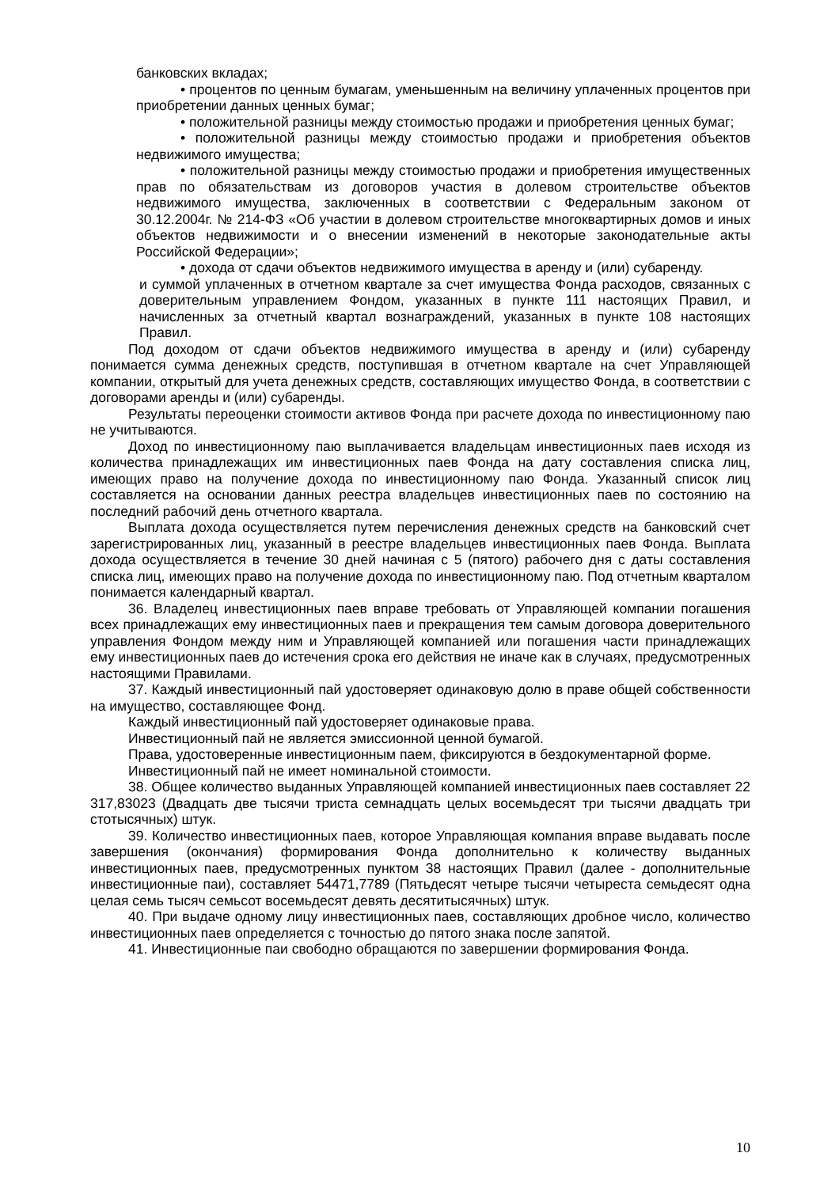банковских вкладах;
• процентов по ценным бумагам, уменьшенным на величину уплаченных процентов при приобретении данных ценных бумаг;
• положительной разницы между стоимостью продажи и приобретения ценных бумаг;
• положительной разницы между стоимостью продажи и приобретения объектов недвижимого имущества;
• положительной разницы между стоимостью продажи и приобретения имущественных прав по обязательствам из договоров участия в долевом строительстве объектов недвижимого имущества, заключенных в соответствии с Федеральным законом от 30.12.2004г. № 214-ФЗ «Об участии в долевом строительстве многоквартирных домов и иных объектов недвижимости и о внесении изменений в некоторые законодательные акты Российской Федерации»;
• дохода от сдачи объектов недвижимого имущества в аренду и (или) субаренду.
и суммой уплаченных в отчетном квартале за счет имущества Фонда расходов, связанных с доверительным управлением Фондом, указанных в пункте 111 настоящих Правил, и начисленных за отчетный квартал вознаграждений, указанных в пункте 108 настоящих Правил.
Под доходом от сдачи объектов недвижимого имущества в аренду и (или) субаренду понимается сумма денежных средств, поступившая в отчетном квартале на счет Управляющей компании, открытый для учета денежных средств, составляющих имущество Фонда, в соответствии с договорами аренды и (или) субаренды.
Результаты переоценки стоимости активов Фонда при расчете дохода по инвестиционному паю не учитываются.
Доход по инвестиционному паю выплачивается владельцам инвестиционных паев исходя из количества принадлежащих им инвестиционных паев Фонда на дату составления списка лиц, имеющих право на получение дохода по инвестиционному паю Фонда. Указанный список лиц составляется на основании данных реестра владельцев инвестиционных паев по состоянию на последний рабочий день отчетного квартала.
Выплата дохода осуществляется путем перечисления денежных средств на банковский счет зарегистрированных лиц, указанный в реестре владельцев инвестиционных паев Фонда. Выплата дохода осуществляется в течение 30 дней начиная с 5 (пятого) рабочего дня с даты составления списка лиц, имеющих право на получение дохода по инвестиционному паю. Под отчетным кварталом понимается календарный квартал.
36. Владелец инвестиционных паев вправе требовать от Управляющей компании погашения всех принадлежащих ему инвестиционных паев и прекращения тем самым договора доверительного управления Фондом между ним и Управляющей компанией или погашения части принадлежащих ему инвестиционных паев до истечения срока его действия не иначе как в случаях, предусмотренных настоящими Правилами.
37. Каждый инвестиционный пай удостоверяет одинаковую долю в праве общей собственности на имущество, составляющее Фонд.
Каждый инвестиционный пай удостоверяет одинаковые права.
Инвестиционный пай не является эмиссионной ценной бумагой.
Права, удостоверенные инвестиционным паем, фиксируются в бездокументарной форме.
Инвестиционный пай не имеет номинальной стоимости.
38. Общее количество выданных Управляющей компанией инвестиционных паев составляет 22 317,83023 (Двадцать две тысячи триста семнадцать целых восемьдесят три тысячи двадцать три стотысячных) штук.
39. Количество инвестиционных паев, которое Управляющая компания вправе выдавать после завершения (окончания) формирования Фонда дополнительно к количеству выданных инвестиционных паев, предусмотренных пунктом 38 настоящих Правил (далее - дополнительные инвестиционные паи), составляет 54471,7789 (Пятьдесят четыре тысячи четыреста семьдесят одна целая семь тысяч семьсот восемьдесят девять десятитысячных) штук.
40. При выдаче одному лицу инвестиционных паев, составляющих дробное число, количество инвестиционных паев определяется с точностью до пятого знака после запятой.
41. Инвестиционные паи свободно обращаются по завершении формирования Фонда.
10